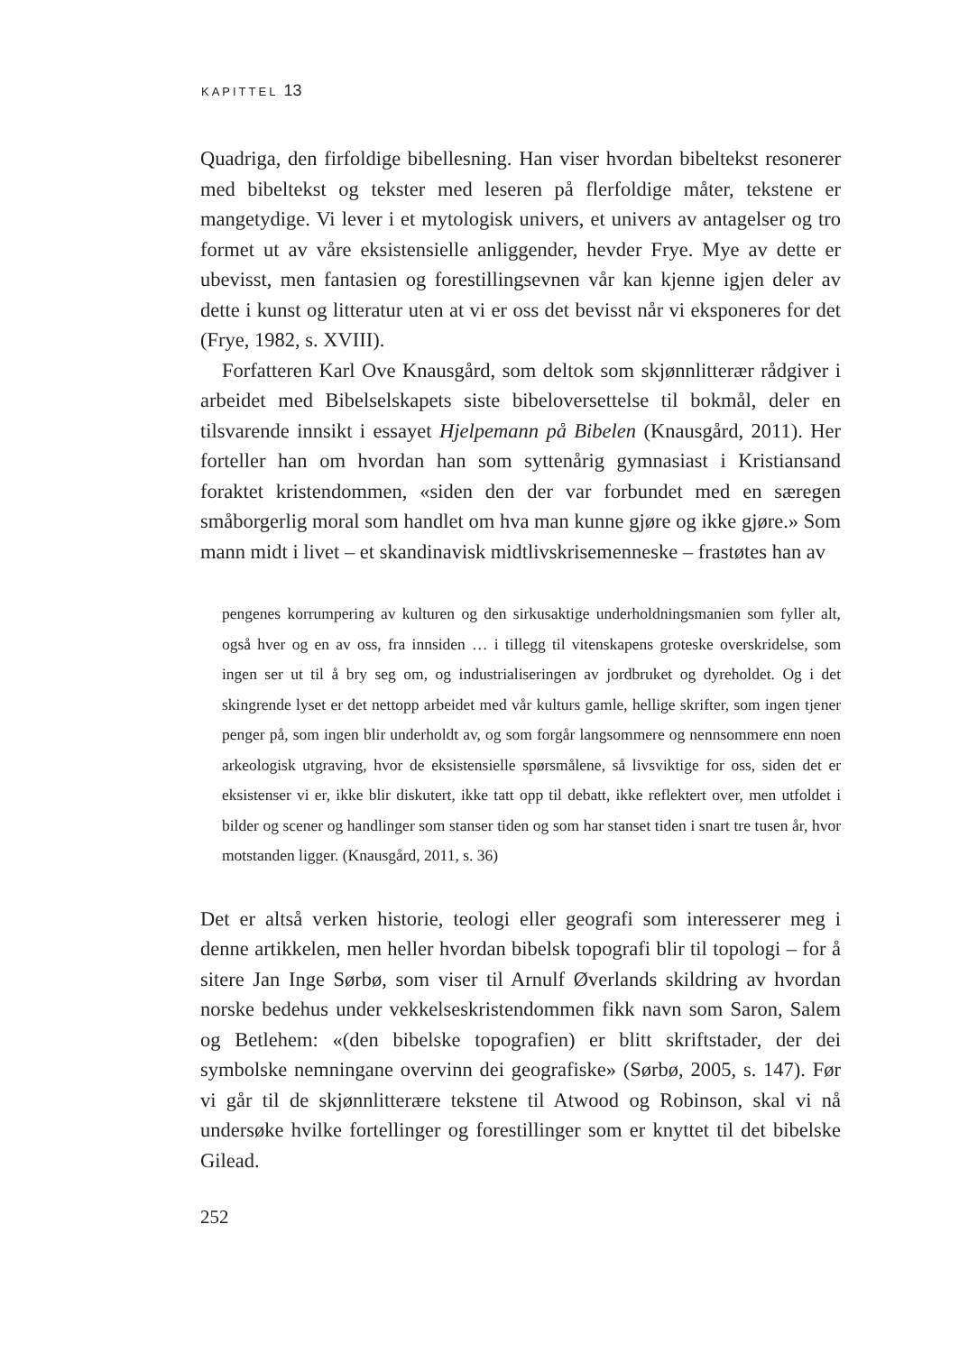KAPITTEL 13
Quadriga, den firfoldige bibellesning. Han viser hvordan bibeltekst resonerer med bibeltekst og tekster med leseren på flerfoldige måter, tekstene er mangetydige. Vi lever i et mytologisk univers, et univers av antagelser og tro formet ut av våre eksistensielle anliggender, hevder Frye. Mye av dette er ubevisst, men fantasien og forestillingsevnen vår kan kjenne igjen deler av dette i kunst og litteratur uten at vi er oss det bevisst når vi eksponeres for det (Frye, 1982, s. XVIII).
Forfatteren Karl Ove Knausgård, som deltok som skjønnlitterær rådgiver i arbeidet med Bibelselskapets siste bibeloversettelse til bokmål, deler en tilsvarende innsikt i essayet Hjelpemann på Bibelen (Knausgård, 2011). Her forteller han om hvordan han som syttenårig gymnasiast i Kristiansand foraktet kristendommen, «siden den der var forbundet med en særegen småborgerlig moral som handlet om hva man kunne gjøre og ikke gjøre.» Som mann midt i livet – et skandinavisk midtlivskrisemenneske – frastøtes han av
pengenes korrumpering av kulturen og den sirkusaktige underholdningsmanien som fyller alt, også hver og en av oss, fra innsiden … i tillegg til vitenskapens groteske overskridelse, som ingen ser ut til å bry seg om, og industrialiseringen av jordbruket og dyreholdet. Og i det skingrende lyset er det nettopp arbeidet med vår kulturs gamle, hellige skrifter, som ingen tjener penger på, som ingen blir underholdt av, og som forgår langsommere og nennsommere enn noen arkeologisk utgraving, hvor de eksistensielle spørsmålene, så livsviktige for oss, siden det er eksistenser vi er, ikke blir diskutert, ikke tatt opp til debatt, ikke reflektert over, men utfoldet i bilder og scener og handlinger som stanser tiden og som har stanset tiden i snart tre tusen år, hvor motstanden ligger. (Knausgård, 2011, s. 36)
Det er altså verken historie, teologi eller geografi som interesserer meg i denne artikkelen, men heller hvordan bibelsk topografi blir til topologi – for å sitere Jan Inge Sørbø, som viser til Arnulf Øverlands skildring av hvordan norske bedehus under vekkelseskristendommen fikk navn som Saron, Salem og Betlehem: «(den bibelske topografien) er blitt skriftstader, der dei symbolske nemningane overvinn dei geografiske» (Sørbø, 2005, s. 147). Før vi går til de skjønnlitterære tekstene til Atwood og Robinson, skal vi nå undersøke hvilke fortellinger og forestillinger som er knyttet til det bibelske Gilead.
252